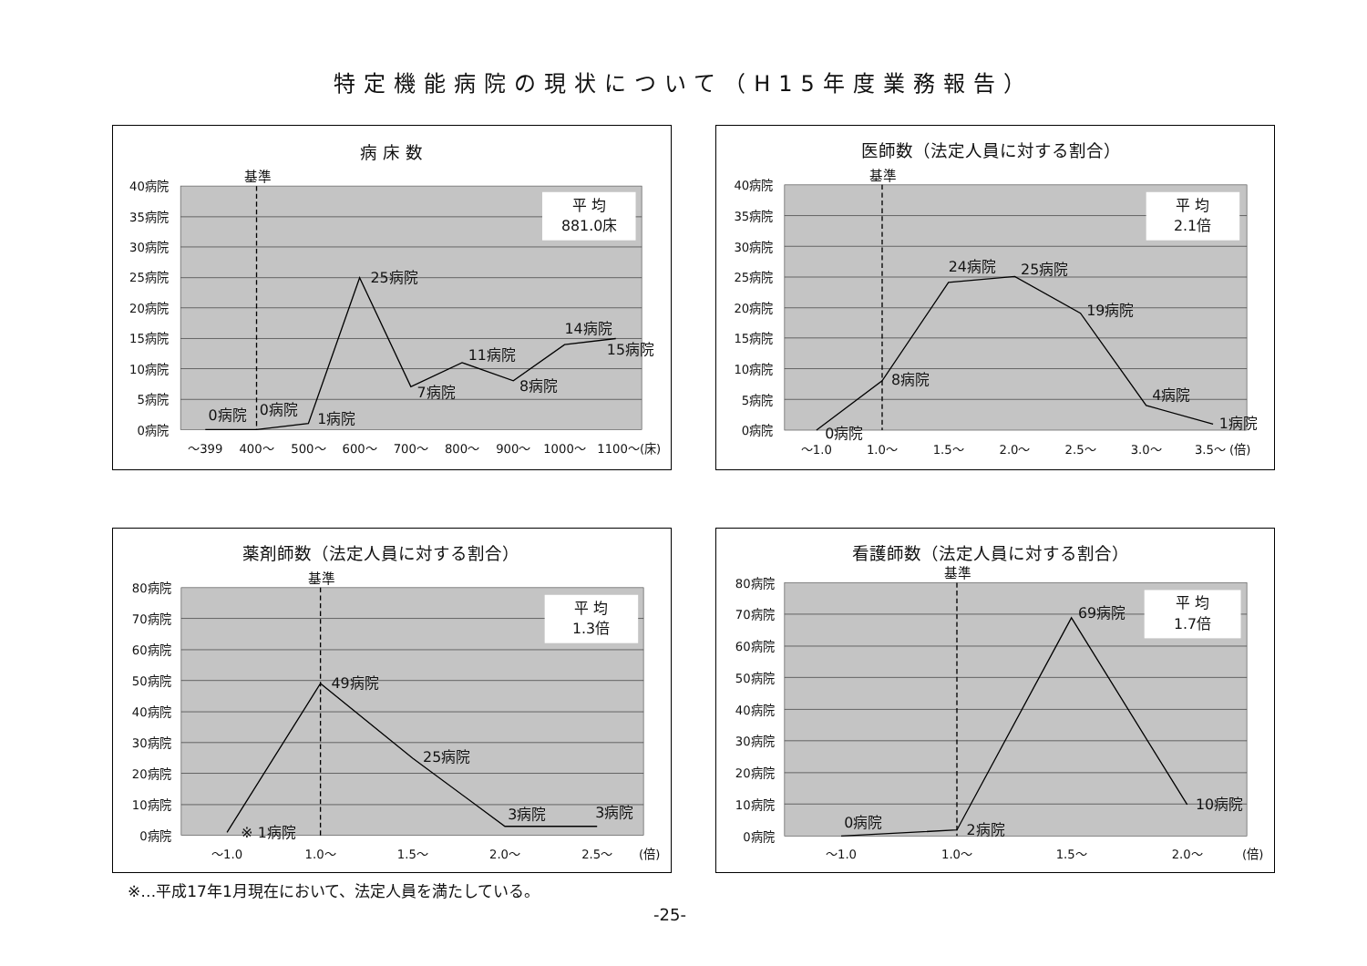特定機能病院の現状について（H15年度業務報告）
病 床 数
基準
平 均
881.0床
40病院
35病院
30病院
25病院
20病院
15病院
10病院
5病院
0病院
0病院
0病院
1病院
25病院
7病院
11病院
8病院
14病院
15病院
～399
400～
500～
600～
700～
800～
900～
1000～
1100～(床)
医師数（法定人員に対する割合）
基準
平 均
2.1倍
40病院
35病院
30病院
25病院
20病院
15病院
10病院
5病院
0病院
0病院
8病院
24病院
25病院
19病院
4病院
1病院
～1.0
1.0～
1.5～
2.0～
2.5～
3.0～
3.5～ (倍)
薬剤師数（法定人員に対する割合）
基準
平 均
1.3倍
80病院
70病院
60病院
50病院
40病院
30病院
20病院
10病院
0病院
※ 1病院
49病院
25病院
3病院
3病院
～1.0
1.0～
1.5～
2.0～
2.5～
(倍)
看護師数（法定人員に対する割合）
基準
平 均
1.7倍
80病院
70病院
60病院
50病院
40病院
30病院
20病院
10病院
0病院
0病院
2病院
69病院
10病院
～1.0
1.0～
1.5～
2.0～
(倍)
※…平成17年1月現在において、法定人員を満たしている。
-25-